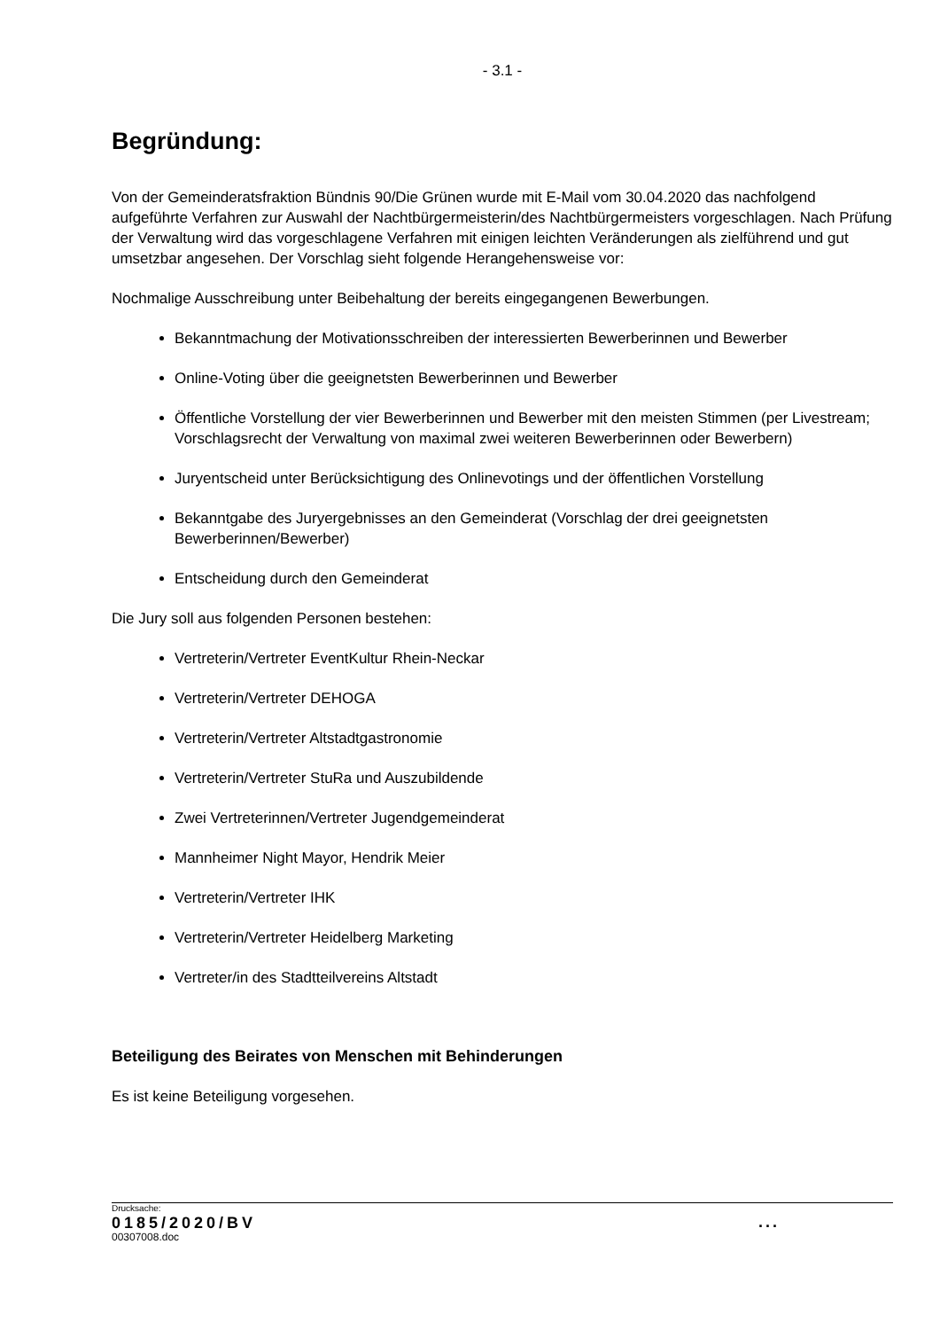- 3.1 -
Begründung:
Von der Gemeinderatsfraktion Bündnis 90/Die Grünen wurde mit E-Mail vom 30.04.2020 das nachfolgend aufgeführte Verfahren zur Auswahl der Nachtbürgermeisterin/des Nachtbürgermeisters vorgeschlagen. Nach Prüfung der Verwaltung wird das vorgeschlagene Verfahren mit einigen leichten Veränderungen als zielführend und gut umsetzbar angesehen. Der Vorschlag sieht folgende Herangehensweise vor:
Nochmalige Ausschreibung unter Beibehaltung der bereits eingegangenen Bewerbungen.
Bekanntmachung der Motivationsschreiben der interessierten Bewerberinnen und Bewerber
Online-Voting über die geeignetsten Bewerberinnen und Bewerber
Öffentliche Vorstellung der vier Bewerberinnen und Bewerber mit den meisten Stimmen (per Livestream; Vorschlagsrecht der Verwaltung von maximal zwei weiteren Bewerberinnen oder Bewerbern)
Juryentscheid unter Berücksichtigung des Onlinevotings und der öffentlichen Vorstellung
Bekanntgabe des Juryergebnisses an den Gemeinderat (Vorschlag der drei geeignetsten Bewerberinnen/Bewerber)
Entscheidung durch den Gemeinderat
Die Jury soll aus folgenden Personen bestehen:
Vertreterin/Vertreter EventKultur Rhein-Neckar
Vertreterin/Vertreter DEHOGA
Vertreterin/Vertreter Altstadtgastronomie
Vertreterin/Vertreter StuRa und Auszubildende
Zwei Vertreterinnen/Vertreter Jugendgemeinderat
Mannheimer Night Mayor, Hendrik Meier
Vertreterin/Vertreter IHK
Vertreterin/Vertreter Heidelberg Marketing
Vertreter/in des Stadtteilvereins Altstadt
Beteiligung des Beirates von Menschen mit Behinderungen
Es ist keine Beteiligung vorgesehen.
Drucksache:
0185/2020/BV
00307008.doc
...